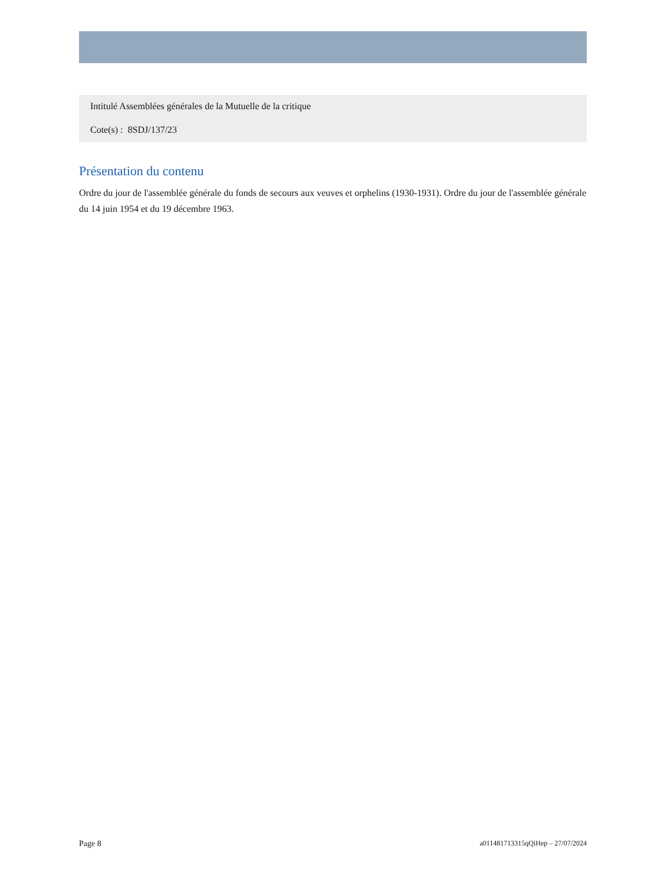Intitulé Assemblées générales de la Mutuelle de la critique
Cote(s) : 8SDJ/137/23
Présentation du contenu
Ordre du jour de l'assemblée générale du fonds de secours aux veuves et orphelins (1930-1931). Ordre du jour de l'assemblée générale du 14 juin 1954 et du 19 décembre 1963.
Page 8 a011481713315qQiHep – 27/07/2024